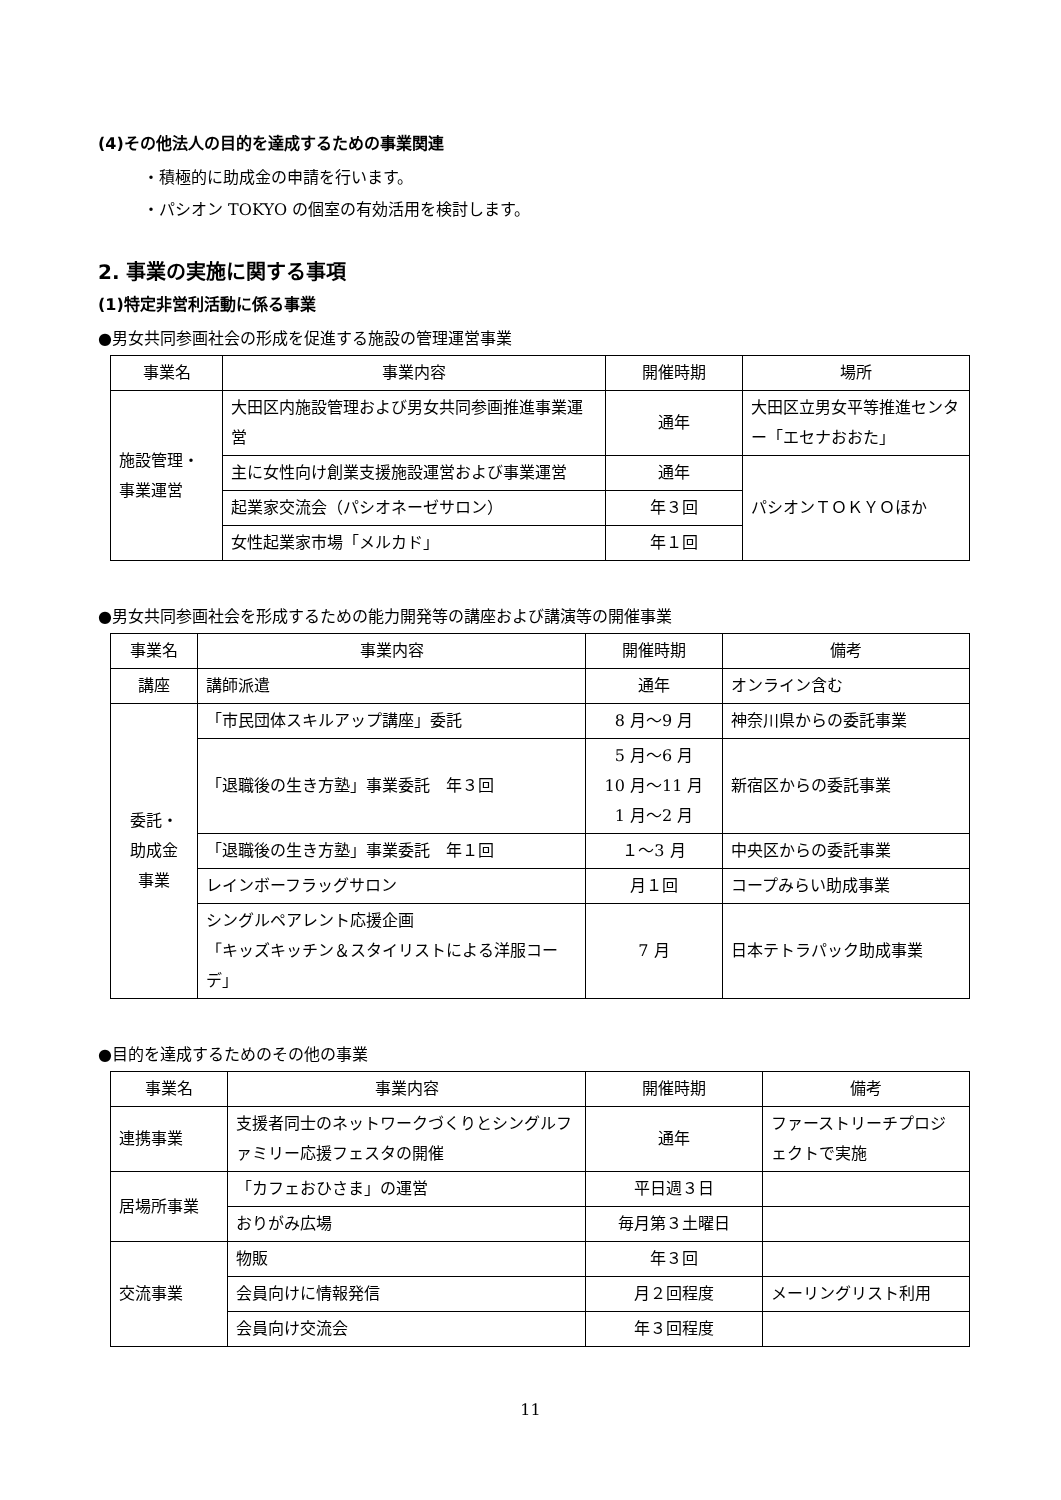(4)その他法人の目的を達成するための事業関連
・積極的に助成金の申請を行います。
・パシオン TOKYO の個室の有効活用を検討します。
2. 事業の実施に関する事項
(1)特定非営利活動に係る事業
●男女共同参画社会の形成を促進する施設の管理運営事業
| 事業名 | 事業内容 | 開催時期 | 場所 |
| --- | --- | --- | --- |
| 施設管理・ 事業運営 | 大田区内施設管理および男女共同参画推進事業運営 | 通年 | 大田区立男女平等推進センター「エセナおおた」 |
| | 主に女性向け創業支援施設運営および事業運営 | 通年 | パシオンＴＯＫＹＯほか |
| | 起業家交流会（パシオネーゼサロン） | 年３回 | |
| | 女性起業家市場「メルカド」 | 年１回 | |
●男女共同参画社会を形成するための能力開発等の講座および講演等の開催事業
| 事業名 | 事業内容 | 開催時期 | 備考 |
| --- | --- | --- | --- |
| 講座 | 講師派遣 | 通年 | オンライン含む |
| 委託・ 助成金 事業 | 「市民団体スキルアップ講座」委託 | 8 月～9 月 | 神奈川県からの委託事業 |
| | 「退職後の生き方塾」事業委託 年３回 | 5 月～6 月 10 月～11 月 1 月～2 月 | 新宿区からの委託事業 |
| | 「退職後の生き方塾」事業委託 年１回 | １～3 月 | 中央区からの委託事業 |
| | レインボーフラッグサロン | 月１回 | コープみらい助成事業 |
| | シングルペアレント応援企画 「キッズキッチン＆スタイリストによる洋服コーデ」 | 7 月 | 日本テトラパック助成事業 |
●目的を達成するためのその他の事業
| 事業名 | 事業内容 | 開催時期 | 備考 |
| --- | --- | --- | --- |
| 連携事業 | 支援者同士のネットワークづくりとシングルファミリー応援フェスタの開催 | 通年 | ファーストリーチプロジェクトで実施 |
| 居場所事業 | 「カフェおひさま」の運営 | 平日週３日 | |
| | おりがみ広場 | 毎月第３土曜日 | |
| 交流事業 | 物販 | 年３回 | |
| | 会員向けに情報発信 | 月２回程度 | メーリングリスト利用 |
| | 会員向け交流会 | 年３回程度 | |
11